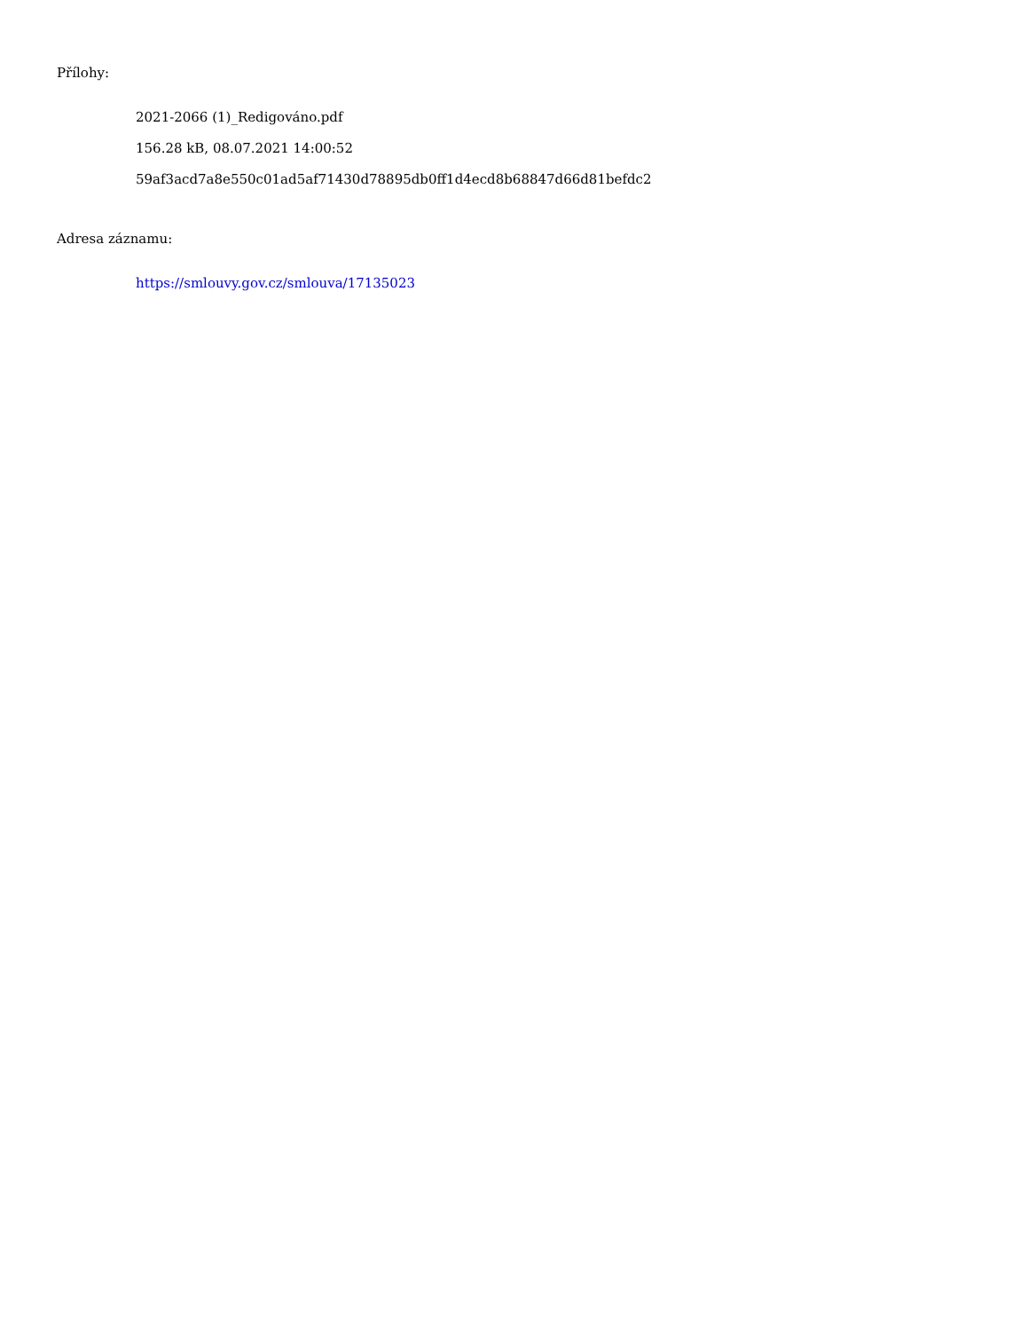Přílohy:
2021-2066 (1)_Redigováno.pdf
156.28 kB, 08.07.2021 14:00:52
59af3acd7a8e550c01ad5af71430d78895db0ff1d4ecd8b68847d66d81befdc2
Adresa záznamu:
https://smlouvy.gov.cz/smlouva/17135023